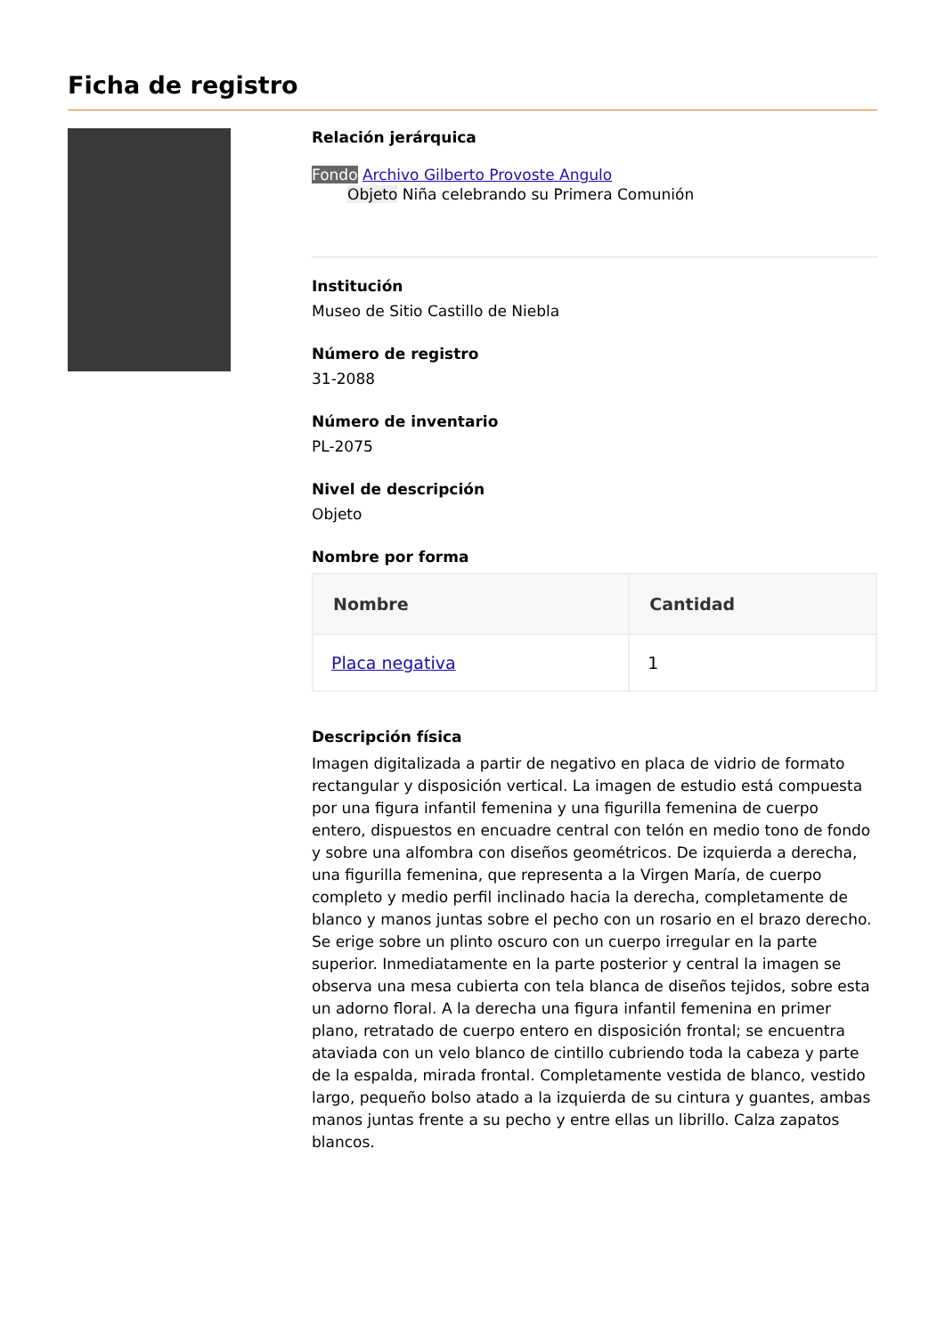Ficha de registro
Relación jerárquica
Fondo Archivo Gilberto Provoste Angulo
Objeto Niña celebrando su Primera Comunión
Institución
Museo de Sitio Castillo de Niebla
Número de registro
31-2088
Número de inventario
PL-2075
Nivel de descripción
Objeto
Nombre por forma
| Nombre | Cantidad |
| --- | --- |
| Placa negativa | 1 |
Descripción física
Imagen digitalizada a partir de negativo en placa de vidrio de formato rectangular y disposición vertical. La imagen de estudio está compuesta por una figura infantil femenina y una figurilla femenina de cuerpo entero, dispuestos en encuadre central con telón en medio tono de fondo y sobre una alfombra con diseños geométricos. De izquierda a derecha, una figurilla femenina, que representa a la Virgen María, de cuerpo completo y medio perfil inclinado hacia la derecha, completamente de blanco y manos juntas sobre el pecho con un rosario en el brazo derecho. Se erige sobre un plinto oscuro con un cuerpo irregular en la parte superior. Inmediatamente en la parte posterior y central la imagen se observa una mesa cubierta con tela blanca de diseños tejidos, sobre esta un adorno floral. A la derecha una figura infantil femenina en primer plano, retratado de cuerpo entero en disposición frontal; se encuentra ataviada con un velo blanco de cintillo cubriendo toda la cabeza y parte de la espalda, mirada frontal. Completamente vestida de blanco, vestido largo, pequeño bolso atado a la izquierda de su cintura y guantes, ambas manos juntas frente a su pecho y entre ellas un librillo. Calza zapatos blancos.